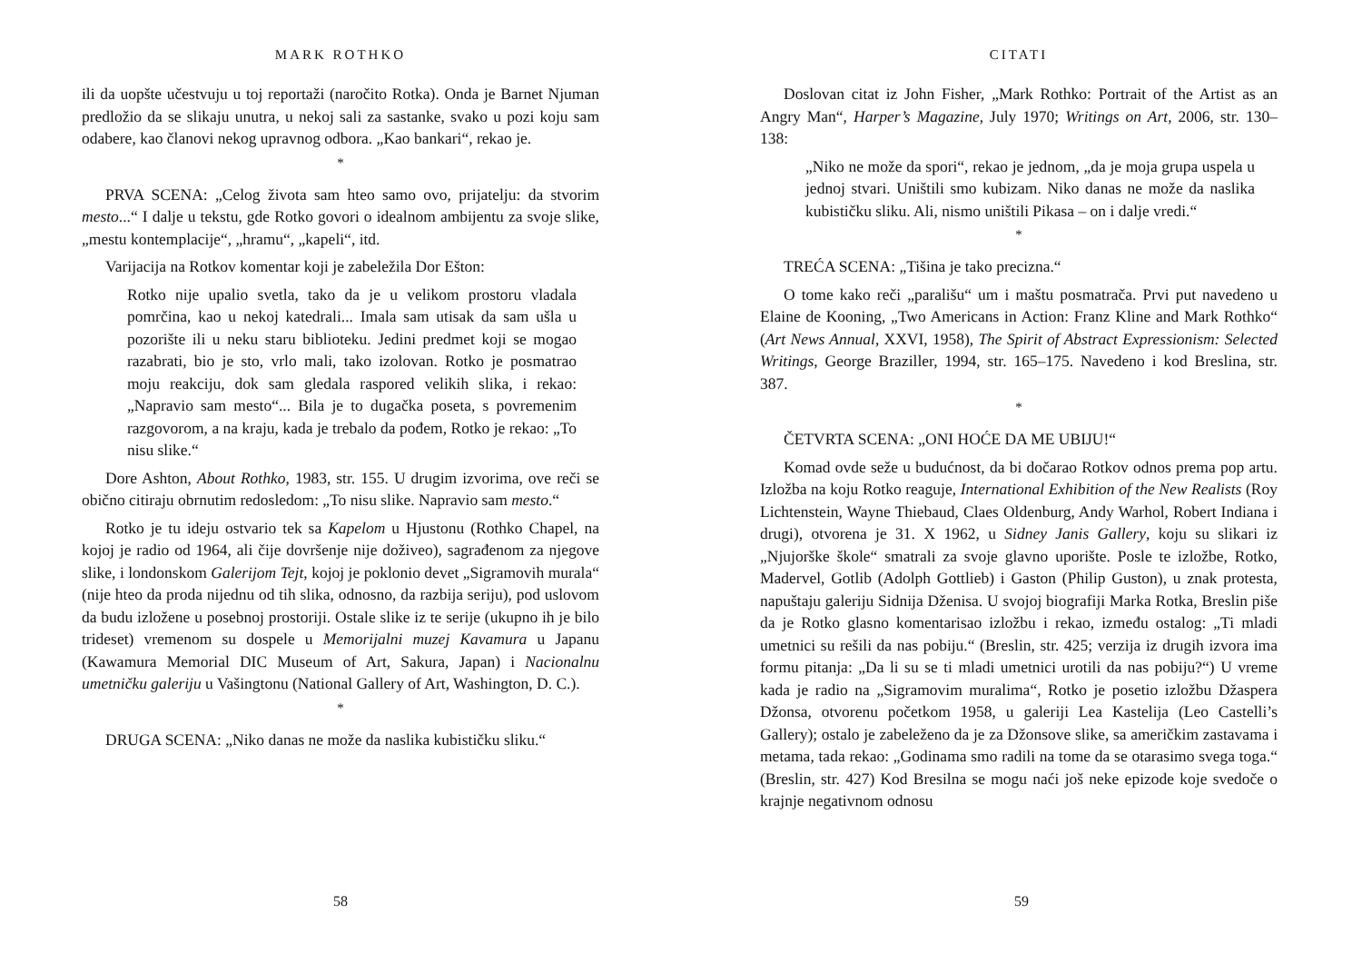MARK ROTHKO
ili da uopšte učestvuju u toj reportaži (naročito Rotka). Onda je Barnet Njuman predložio da se slikaju unutra, u nekoj sali za sastanke, svako u pozi koju sam odabere, kao članovi nekog upravnog odbora. „Kao bankari“, rekao je.
*
PRVA SCENA: „Celog života sam hteo samo ovo, prijatelju: da stvorim mesto...“ I dalje u tekstu, gde Rotko govori o idealnom ambijentu za svoje slike, „mestu kontemplacije“, „hramu“, „kapeli“, itd.
Varijacija na Rotkov komentar koji je zabeležila Dor Ešton:
Rotko nije upalio svetla, tako da je u velikom prostoru vladala pomrčina, kao u nekoj katedrali... Imala sam utisak da sam ušla u pozorište ili u neku staru biblioteku. Jedini predmet koji se mogao razabrati, bio je sto, vrlo mali, tako izolovan. Rotko je posmatrao moju reakciju, dok sam gledala raspored velikih slika, i rekao: „Napravio sam mesto“... Bila je to dugačka poseta, s povremenim razgovorom, a na kraju, kada je trebalo da pođem, Rotko je rekao: „To nisu slike.“
Dore Ashton, About Rothko, 1983, str. 155. U drugim izvorima, ove reči se obično citiraju obrnutim redosledom: „To nisu slike. Napravio sam mesto.“
Rotko je tu ideju ostvario tek sa Kapelom u Hjustonu (Rothko Chapel, na kojoj je radio od 1964, ali čije dovršenje nije doživeo), sagrađenom za njegove slike, i londonskom Galerijom Tejt, kojoj je poklonio devet „Sigramovih murala“ (nije hteo da proda nijednu od tih slika, odnosno, da razbija seriju), pod uslovom da budu izložene u posebnoj prostoriji. Ostale slike iz te serije (ukupno ih je bilo trideset) vremenom su dospele u Memorijalni muzej Kavamura u Japanu (Kawamura Memorial DIC Museum of Art, Sakura, Japan) i Nacionalnu umetničku galeriju u Vašingtonu (National Gallery of Art, Washington, D. C.).
*
DRUGA SCENA: „Niko danas ne može da naslika kubističku sliku.“
58
CITATI
Doslovan citat iz John Fisher, „Mark Rothko: Portrait of the Artist as an Angry Man“, Harper’s Magazine, July 1970; Writings on Art, 2006, str. 130–138:
„Niko ne može da spori“, rekao je jednom, „da je moja grupa uspela u jednoj stvari. Uništili smo kubizam. Niko danas ne može da naslika kubističku sliku. Ali, nismo uništili Pikasa – on i dalje vredi.“
*
TREĆA SCENA: „Tišina je tako precizna.“
O tome kako reči „parališu“ um i maštu posmatrača. Prvi put navedeno u Elaine de Kooning, „Two Americans in Action: Franz Kline and Mark Rothko“ (Art News Annual, XXVI, 1958), The Spirit of Abstract Expressionism: Selected Writings, George Braziller, 1994, str. 165–175. Navedeno i kod Breslina, str. 387.
*
ČETVRTA SCENA: „ONI HOĆE DA ME UBIJU!“
Komad ovde seže u budućnost, da bi dočarao Rotkov odnos prema pop artu. Izložba na koju Rotko reaguje, International Exhibition of the New Realists (Roy Lichtenstein, Wayne Thiebaud, Claes Oldenburg, Andy Warhol, Robert Indiana i drugi), otvorena je 31. X 1962, u Sidney Janis Gallery, koju su slikari iz „Njujorške škole“ smatrali za svoje glavno uporište. Posle te izložbe, Rotko, Madervel, Gotlib (Adolph Gottlieb) i Gaston (Philip Guston), u znak protesta, napuštaju galeriju Sidnija Dženisa. U svojoj biografiji Marka Rotka, Breslin piše da je Rotko glasno komentarisao izložbu i rekao, između ostalog: „Ti mladi umetnici su rešili da nas pobiju.“ (Breslin, str. 425; verzija iz drugih izvora ima formu pitanja: „Da li su se ti mladi umetnici urotili da nas pobiju?“) U vreme kada je radio na „Sigramovim muralima“, Rotko je posetio izložbu Džaspera Džonsa, otvorenu početkom 1958, u galeriji Lea Kastelija (Leo Castelli’s Gallery); ostalo je zabeleženo da je za Džonsove slike, sa američkim zastavama i metama, tada rekao: „Godinama smo radili na tome da se otarasimo svega toga.“ (Breslin, str. 427) Kod Bresilna se mogu naći još neke epizode koje svedoče o krajnje negativnom odnosu
59